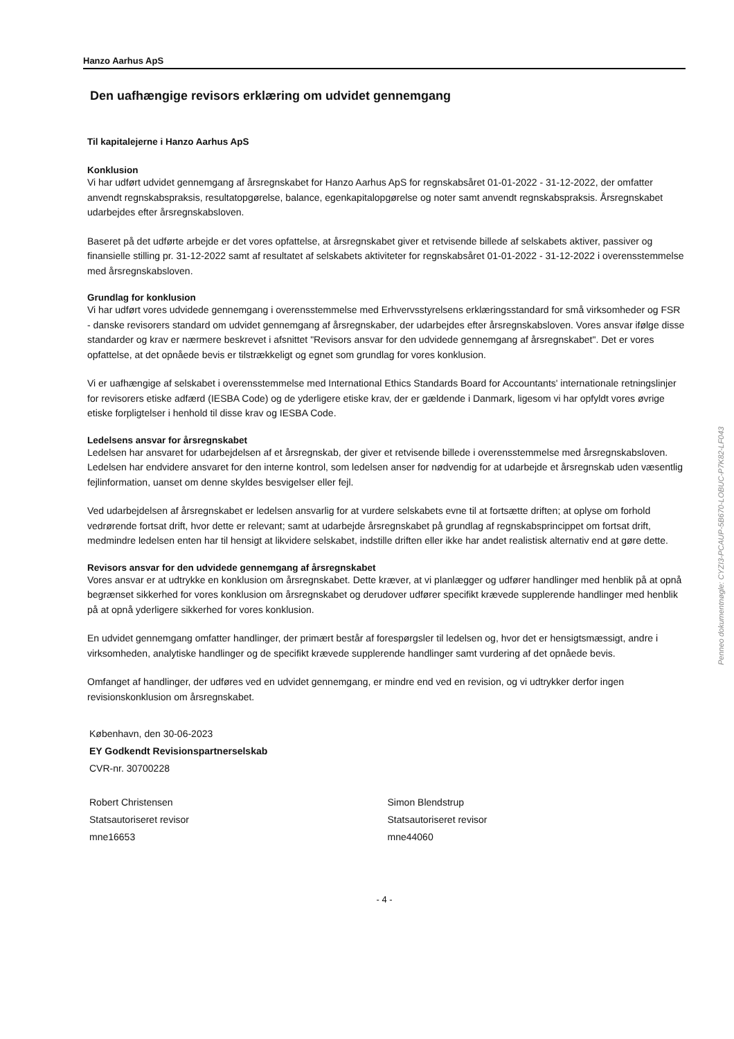Hanzo Aarhus ApS
Den uafhængige revisors erklæring om udvidet gennemgang
Til kapitalejerne i Hanzo Aarhus ApS
Konklusion
Vi har udført udvidet gennemgang af årsregnskabet for Hanzo Aarhus ApS for regnskabsåret 01-01-2022 - 31-12-2022, der omfatter anvendt regnskabspraksis, resultatopgørelse, balance, egenkapitalopgørelse og noter samt anvendt regnskabspraksis. Årsregnskabet udarbejdes efter årsregnskabsloven.
Baseret på det udførte arbejde er det vores opfattelse, at årsregnskabet giver et retvisende billede af selskabets aktiver, passiver og finansielle stilling pr. 31-12-2022 samt af resultatet af selskabets aktiviteter for regnskabsåret 01-01-2022 - 31-12-2022 i overensstemmelse med årsregnskabsloven.
Grundlag for konklusion
Vi har udført vores udvidede gennemgang i overensstemmelse med Erhvervsstyrelsens erklæringsstandard for små virksomheder og FSR - danske revisorers standard om udvidet gennemgang af årsregnskaber, der udarbejdes efter årsregnskabsloven. Vores ansvar ifølge disse standarder og krav er nærmere beskrevet i afsnittet "Revisors ansvar for den udvidede gennemgang af årsregnskabet". Det er vores opfattelse, at det opnåede bevis er tilstrækkeligt og egnet som grundlag for vores konklusion.
Vi er uafhængige af selskabet i overensstemmelse med International Ethics Standards Board for Accountants' internationale retningslinjer for revisorers etiske adfærd (IESBA Code) og de yderligere etiske krav, der er gældende i Danmark, ligesom vi har opfyldt vores øvrige etiske forpligtelser i henhold til disse krav og IESBA Code.
Ledelsens ansvar for årsregnskabet
Ledelsen har ansvaret for udarbejdelsen af et årsregnskab, der giver et retvisende billede i overensstemmelse med årsregnskabsloven. Ledelsen har endvidere ansvaret for den interne kontrol, som ledelsen anser for nødvendig for at udarbejde et årsregnskab uden væsentlig fejlinformation, uanset om denne skyldes besvigelser eller fejl.
Ved udarbejdelsen af årsregnskabet er ledelsen ansvarlig for at vurdere selskabets evne til at fortsætte driften; at oplyse om forhold vedrørende fortsat drift, hvor dette er relevant; samt at udarbejde årsregnskabet på grundlag af regnskabsprincippet om fortsat drift, medmindre ledelsen enten har til hensigt at likvidere selskabet, indstille driften eller ikke har andet realistisk alternativ end at gøre dette.
Revisors ansvar for den udvidede gennemgang af årsregnskabet
Vores ansvar er at udtrykke en konklusion om årsregnskabet. Dette kræver, at vi planlægger og udfører handlinger med henblik på at opnå begrænset sikkerhed for vores konklusion om årsregnskabet og derudover udfører specifikt krævede supplerende handlinger med henblik på at opnå yderligere sikkerhed for vores konklusion.
En udvidet gennemgang omfatter handlinger, der primært består af forespørgsler til ledelsen og, hvor det er hensigtsmæssigt, andre i virksomheden, analytiske handlinger og de specifikt krævede supplerende handlinger samt vurdering af det opnåede bevis.
Omfanget af handlinger, der udføres ved en udvidet gennemgang, er mindre end ved en revision, og vi udtrykker derfor ingen revisionskonklusion om årsregnskabet.
København, den 30-06-2023
EY Godkendt Revisionspartnerselskab
CVR-nr. 30700228
Robert Christensen
Statsautoriseret revisor
mne16653
Simon Blendstrup
Statsautoriseret revisor
mne44060
- 4 -
Penneo dokumentnøgle: CYZI3-PCAUP-5B670-LOBUC-P7K82-LF043